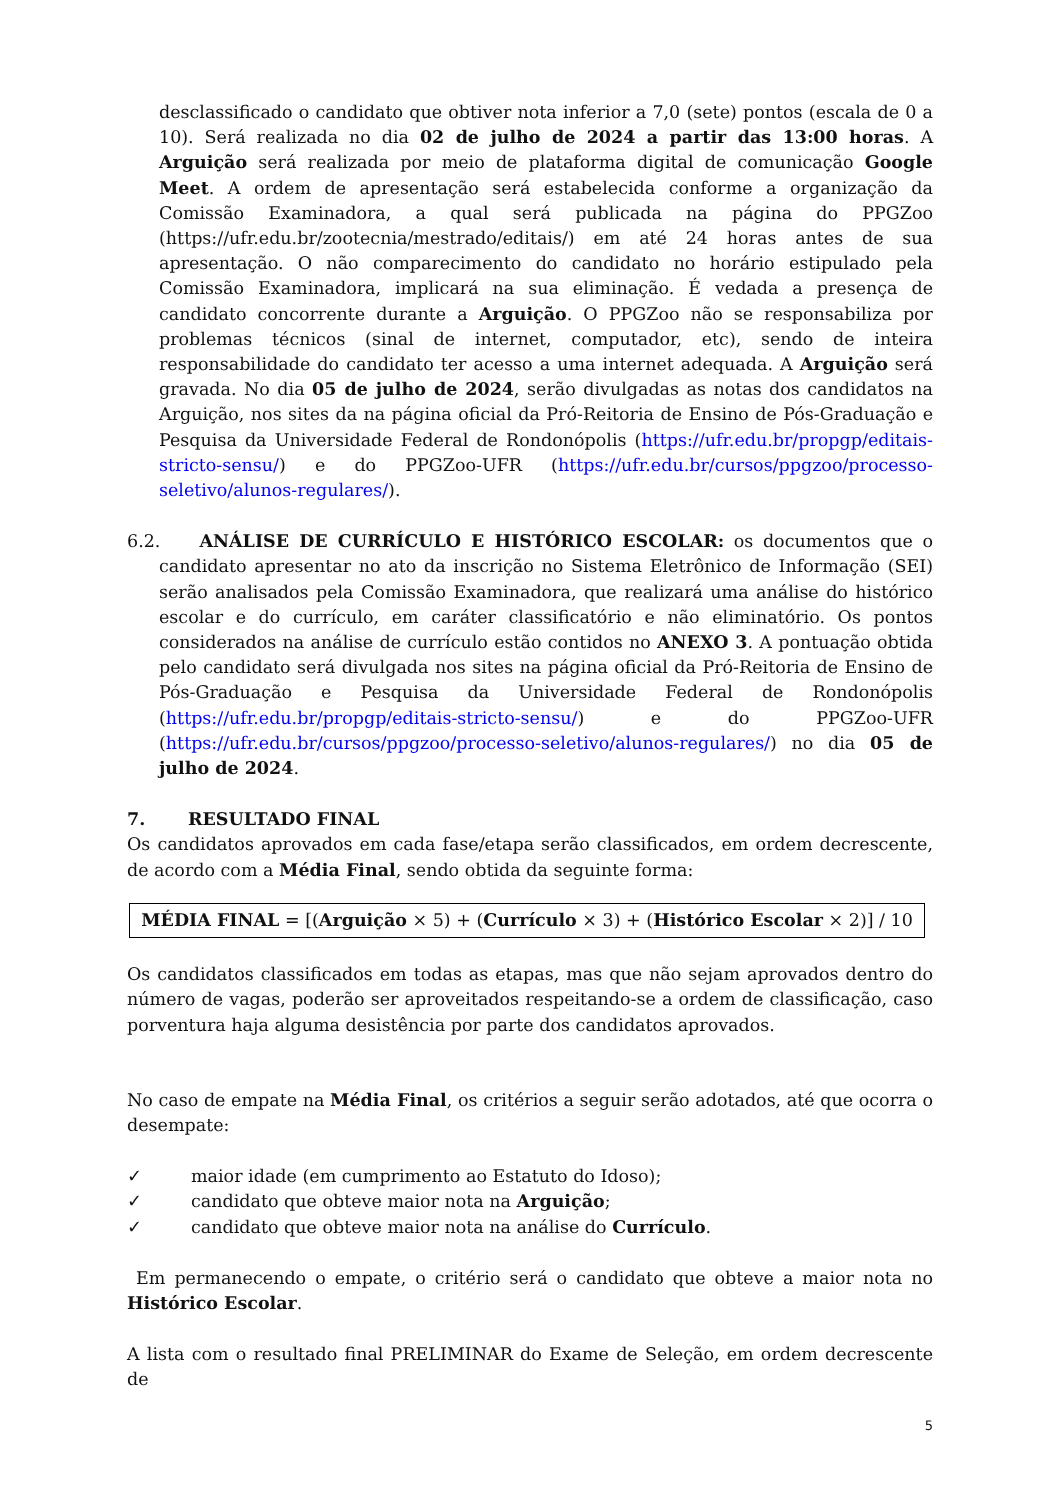desclassificado o candidato que obtiver nota inferior a 7,0 (sete) pontos (escala de 0 a 10). Será realizada no dia 02 de julho de 2024 a partir das 13:00 horas. A Arguição será realizada por meio de plataforma digital de comunicação Google Meet. A ordem de apresentação será estabelecida conforme a organização da Comissão Examinadora, a qual será publicada na página do PPGZoo (https://ufr.edu.br/zootecnia/mestrado/editais/) em até 24 horas antes de sua apresentação. O não comparecimento do candidato no horário estipulado pela Comissão Examinadora, implicará na sua eliminação. É vedada a presença de candidato concorrente durante a Arguição. O PPGZoo não se responsabiliza por problemas técnicos (sinal de internet, computador, etc), sendo de inteira responsabilidade do candidato ter acesso a uma internet adequada. A Arguição será gravada. No dia 05 de julho de 2024, serão divulgadas as notas dos candidatos na Arguição, nos sites da na página oficial da Pró-Reitoria de Ensino de Pós-Graduação e Pesquisa da Universidade Federal de Rondonópolis (https://ufr.edu.br/propgp/editais-stricto-sensu/) e do PPGZoo-UFR (https://ufr.edu.br/cursos/ppgzoo/processo-seletivo/alunos-regulares/).
6.2.
ANÁLISE DE CURRÍCULO E HISTÓRICO ESCOLAR: os documentos que o candidato apresentar no ato da inscrição no Sistema Eletrônico de Informação (SEI) serão analisados pela Comissão Examinadora, que realizará uma análise do histórico escolar e do currículo, em caráter classificatório e não eliminatório. Os pontos considerados na análise de currículo estão contidos no ANEXO 3. A pontuação obtida pelo candidato será divulgada nos sites na página oficial da Pró-Reitoria de Ensino de Pós-Graduação e Pesquisa da Universidade Federal de Rondonópolis (https://ufr.edu.br/propgp/editais-stricto-sensu/) e do PPGZoo-UFR (https://ufr.edu.br/cursos/ppgzoo/processo-seletivo/alunos-regulares/) no dia 05 de julho de 2024.
7. RESULTADO FINAL
Os candidatos aprovados em cada fase/etapa serão classificados, em ordem decrescente, de acordo com a Média Final, sendo obtida da seguinte forma:
MÉDIA FINAL = [(Arguição × 5) + (Currículo × 3) + (Histórico Escolar × 2)] / 10
Os candidatos classificados em todas as etapas, mas que não sejam aprovados dentro do número de vagas, poderão ser aproveitados respeitando-se a ordem de classificação, caso porventura haja alguma desistência por parte dos candidatos aprovados.
No caso de empate na Média Final, os critérios a seguir serão adotados, até que ocorra o desempate:
✓ maior idade (em cumprimento ao Estatuto do Idoso);
✓ candidato que obteve maior nota na Arguição;
✓ candidato que obteve maior nota na análise do Currículo.
Em permanecendo o empate, o critério será o candidato que obteve a maior nota no Histórico Escolar.
A lista com o resultado final PRELIMINAR do Exame de Seleção, em ordem decrescente de
5